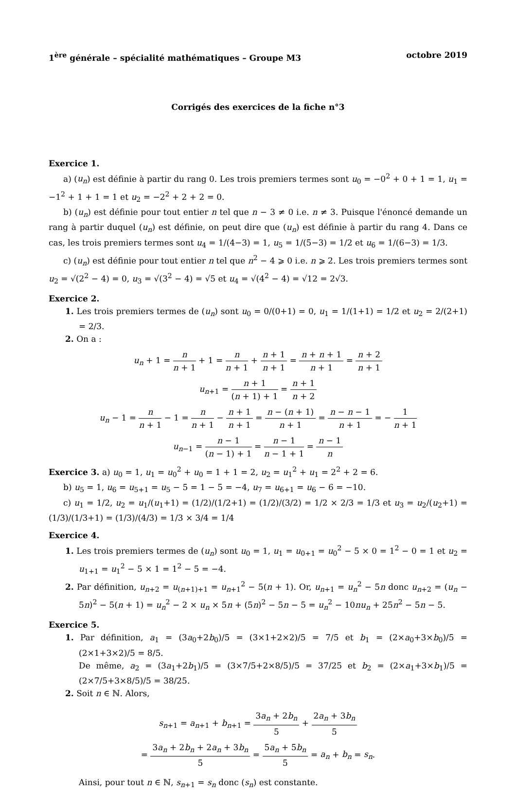1<sup>ère</sup> générale – spécialité mathématiques – Groupe M3 octobre 2019
Corrigés des exercices de la fiche n°3
Exercice 1.
a) (u<sub>n</sub>) est définie à partir du rang 0. Les trois premiers termes sont u<sub>0</sub> = −0<sup>2</sup> + 0 + 1 = 1, u<sub>1</sub> = −1<sup>2</sup> + 1 + 1 = 1 et u<sub>2</sub> = −2<sup>2</sup> + 2 + 2 = 0.
b) (u<sub>n</sub>) est définie pour tout entier n tel que n − 3 ≠ 0 i.e. n ≠ 3. Puisque l'énoncé demande un rang à partir duquel (u<sub>n</sub>) est définie, on peut dire que (u<sub>n</sub>) est définie à partir du rang 4. Dans ce cas, les trois premiers termes sont u<sub>4</sub> = 1/(4−3) = 1, u<sub>5</sub> = 1/(5−3) = 1/2 et u<sub>6</sub> = 1/(6−3) = 1/3.
c) (u<sub>n</sub>) est définie pour tout entier n tel que n<sup>2</sup> − 4 ⩾ 0 i.e. n ⩾ 2. Les trois premiers termes sont u<sub>2</sub> = √(2<sup>2</sup> − 4) = 0, u<sub>3</sub> = √(3<sup>2</sup> − 4) = √5 et u<sub>4</sub> = √(4<sup>2</sup> − 4) = √12 = 2√3.
Exercice 2.
1. Les trois premiers termes de (u<sub>n</sub>) sont u<sub>0</sub> = 0/(0+1) = 0, u<sub>1</sub> = 1/(1+1) = 1/2 et u<sub>2</sub> = 2/(2+1) = 2/3.
2. On a :
u<sub>n</sub> + 1 = n n + 1 + 1 = n n + 1 + n + 1 n + 1 = n + n + 1 n + 1 = n + 2 n + 1
u<sub>n+1</sub> = n + 1 (n + 1) + 1 = n + 1 n + 2
u<sub>n</sub> − 1 = n n + 1 − 1 = n n + 1 − n + 1 n + 1 = n − (n + 1) n + 1 = n − n − 1 n + 1 = − 1 n + 1
u<sub>n−1</sub> = n − 1 (n − 1) + 1 = n − 1 n − 1 + 1 = n − 1 n
Exercice 3. a) u<sub>0</sub> = 1, u<sub>1</sub> = u<sub>0</sub><sup>2</sup> + u<sub>0</sub> = 1 + 1 = 2, u<sub>2</sub> = u<sub>1</sub><sup>2</sup> + u<sub>1</sub> = 2<sup>2</sup> + 2 = 6.
b) u<sub>5</sub> = 1, u<sub>6</sub> = u<sub>5+1</sub> = u<sub>5</sub> − 5 = 1 − 5 = −4, u<sub>7</sub> = u<sub>6+1</sub> = u<sub>6</sub> − 6 = −10.
c) u<sub>1</sub> = 1/2, u<sub>2</sub> = u<sub>1</sub>/(u<sub>1</sub>+1) = (1/2)/(1/2+1) = (1/2)/(3/2) = 1/2 × 2/3 = 1/3 et u<sub>3</sub> = u<sub>2</sub>/(u<sub>2</sub>+1) = (1/3)/(1/3+1) = (1/3)/(4/3) = 1/3 × 3/4 = 1/4
Exercice 4.
1. Les trois premiers termes de (u<sub>n</sub>) sont u<sub>0</sub> = 1, u<sub>1</sub> = u<sub>0+1</sub> = u<sub>0</sub><sup>2</sup> − 5 × 0 = 1<sup>2</sup> − 0 = 1 et u<sub>2</sub> = u<sub>1+1</sub> = u<sub>1</sub><sup>2</sup> − 5 × 1 = 1<sup>2</sup> − 5 = −4.
2. Par définition, u<sub>n+2</sub> = u<sub>(n+1)+1</sub> = u<sub>n+1</sub><sup>2</sup> − 5(n + 1). Or, u<sub>n+1</sub> = u<sub>n</sub><sup>2</sup> − 5n donc u<sub>n+2</sub> = (u<sub>n</sub> − 5n)<sup>2</sup> − 5(n + 1) = u<sub>n</sub><sup>2</sup> − 2 × u<sub>n</sub> × 5n + (5n)<sup>2</sup> − 5n − 5 = u<sub>n</sub><sup>2</sup> − 10nu<sub>n</sub> + 25n<sup>2</sup> − 5n − 5.
Exercice 5.
1. Par définition, a<sub>1</sub> = (3a<sub>0</sub>+2b<sub>0</sub>)/5 = (3×1+2×2)/5 = 7/5 et b<sub>1</sub> = (2×a<sub>0</sub>+3×b<sub>0</sub>)/5 = (2×1+3×2)/5 = 8/5.
De même, a<sub>2</sub> = (3a<sub>1</sub>+2b<sub>1</sub>)/5 = (3×7/5+2×8/5)/5 = 37/25 et b<sub>2</sub> = (2×a<sub>1</sub>+3×b<sub>1</sub>)/5 = (2×7/5+3×8/5)/5 = 38/25.
2. Soit n ∈ ℕ. Alors,
s<sub>n+1</sub> = a<sub>n+1</sub> + b<sub>n+1</sub> = 3a<sub>n</sub> + 2b<sub>n</sub> 5 + 2a<sub>n</sub> + 3b<sub>n</sub> 5
= 3a<sub>n</sub> + 2b<sub>n</sub> + 2a<sub>n</sub> + 3b<sub>n</sub> 5 = 5a<sub>n</sub> + 5b<sub>n</sub> 5 = a<sub>n</sub> + b<sub>n</sub> = s<sub>n</sub>.
Ainsi, pour tout n ∈ ℕ, s<sub>n+1</sub> = s<sub>n</sub> donc (s<sub>n</sub>) est constante.